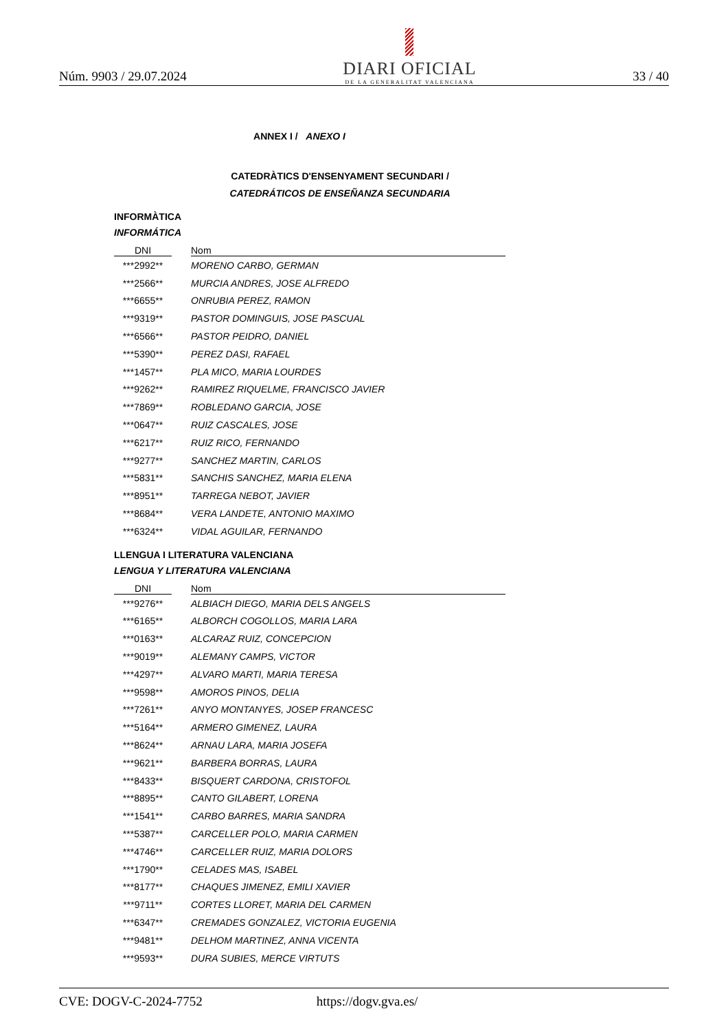Núm. 9903 / 29.07.2024
DIARI OFICIAL
DE LA GENERALITAT VALENCIANA
33 / 40
ANNEX I / ANEXO I
CATEDRÀTICS D'ENSENYAMENT SECUNDARI /
CATEDRÁTICOS DE ENSEÑANZA SECUNDARIA
INFORMÀTICA
INFORMÁTICA
| DNI | | Nom |
| --- | --- | --- |
| ***2992** | | MORENO CARBO, GERMAN |
| ***2566** | | MURCIA ANDRES, JOSE ALFREDO |
| ***6655** | | ONRUBIA PEREZ, RAMON |
| ***9319** | | PASTOR DOMINGUIS, JOSE PASCUAL |
| ***6566** | | PASTOR PEIDRO, DANIEL |
| ***5390** | | PEREZ DASI, RAFAEL |
| ***1457** | | PLA MICO, MARIA LOURDES |
| ***9262** | | RAMIREZ RIQUELME, FRANCISCO JAVIER |
| ***7869** | | ROBLEDANO GARCIA, JOSE |
| ***0647** | | RUIZ CASCALES, JOSE |
| ***6217** | | RUIZ RICO, FERNANDO |
| ***9277** | | SANCHEZ MARTIN, CARLOS |
| ***5831** | | SANCHIS SANCHEZ, MARIA ELENA |
| ***8951** | | TARREGA NEBOT, JAVIER |
| ***8684** | | VERA LANDETE, ANTONIO MAXIMO |
| ***6324** | | VIDAL AGUILAR, FERNANDO |
LLENGUA I LITERATURA VALENCIANA
LENGUA Y LITERATURA VALENCIANA
| DNI | | Nom |
| --- | --- | --- |
| ***9276** | | ALBIACH DIEGO, MARIA DELS ANGELS |
| ***6165** | | ALBORCH COGOLLOS, MARIA LARA |
| ***0163** | | ALCARAZ RUIZ, CONCEPCION |
| ***9019** | | ALEMANY CAMPS, VICTOR |
| ***4297** | | ALVARO MARTI, MARIA TERESA |
| ***9598** | | AMOROS PINOS, DELIA |
| ***7261** | | ANYO MONTANYES, JOSEP FRANCESC |
| ***5164** | | ARMERO GIMENEZ, LAURA |
| ***8624** | | ARNAU LARA, MARIA JOSEFA |
| ***9621** | | BARBERA BORRAS, LAURA |
| ***8433** | | BISQUERT CARDONA, CRISTOFOL |
| ***8895** | | CANTO GILABERT, LORENA |
| ***1541** | | CARBO BARRES, MARIA SANDRA |
| ***5387** | | CARCELLER POLO, MARIA CARMEN |
| ***4746** | | CARCELLER RUIZ, MARIA DOLORS |
| ***1790** | | CELADES MAS, ISABEL |
| ***8177** | | CHAQUES JIMENEZ, EMILI XAVIER |
| ***9711** | | CORTES LLORET, MARIA DEL CARMEN |
| ***6347** | | CREMADES GONZALEZ, VICTORIA EUGENIA |
| ***9481** | | DELHOM MARTINEZ, ANNA VICENTA |
| ***9593** | | DURA SUBIES, MERCE VIRTUTS |
CVE: DOGV-C-2024-7752 https://dogv.gva.es/